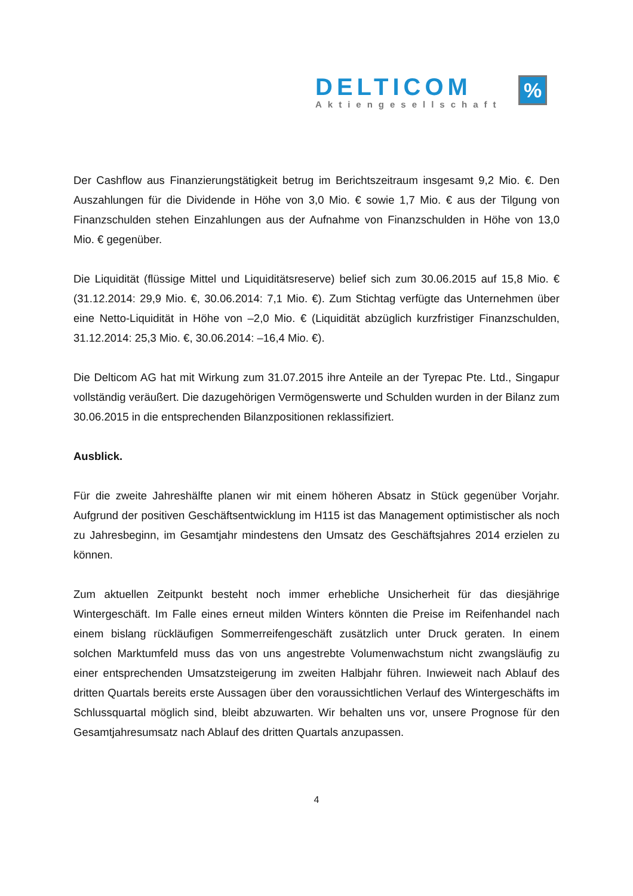DELTICOM
Aktiengesellschaft
%
Der Cashflow aus Finanzierungstätigkeit betrug im Berichtszeitraum insgesamt 9,2 Mio. €. Den Auszahlungen für die Dividende in Höhe von 3,0 Mio. € sowie 1,7 Mio. € aus der Tilgung von Finanzschulden stehen Einzahlungen aus der Aufnahme von Finanzschulden in Höhe von 13,0 Mio. € gegenüber.
Die Liquidität (flüssige Mittel und Liquiditätsreserve) belief sich zum 30.06.2015 auf 15,8 Mio. € (31.12.2014: 29,9 Mio. €, 30.06.2014: 7,1 Mio. €). Zum Stichtag verfügte das Unternehmen über eine Netto-Liquidität in Höhe von –2,0 Mio. € (Liquidität abzüglich kurzfristiger Finanzschulden, 31.12.2014: 25,3 Mio. €, 30.06.2014: –16,4 Mio. €).
Die Delticom AG hat mit Wirkung zum 31.07.2015 ihre Anteile an der Tyrepac Pte. Ltd., Singapur vollständig veräußert. Die dazugehörigen Vermögenswerte und Schulden wurden in der Bilanz zum 30.06.2015 in die entsprechenden Bilanzpositionen reklassifiziert.
Ausblick.
Für die zweite Jahreshälfte planen wir mit einem höheren Absatz in Stück gegenüber Vorjahr. Aufgrund der positiven Geschäftsentwicklung im H115 ist das Management optimistischer als noch zu Jahresbeginn, im Gesamtjahr mindestens den Umsatz des Geschäftsjahres 2014 erzielen zu können.
Zum aktuellen Zeitpunkt besteht noch immer erhebliche Unsicherheit für das diesjährige Wintergeschäft. Im Falle eines erneut milden Winters könnten die Preise im Reifenhandel nach einem bislang rückläufigen Sommerreifengeschäft zusätzlich unter Druck geraten. In einem solchen Marktumfeld muss das von uns angestrebte Volumenwachstum nicht zwangsläufig zu einer entsprechenden Umsatzsteigerung im zweiten Halbjahr führen. Inwieweit nach Ablauf des dritten Quartals bereits erste Aussagen über den voraussichtlichen Verlauf des Wintergeschäfts im Schlussquartal möglich sind, bleibt abzuwarten. Wir behalten uns vor, unsere Prognose für den Gesamtjahresumsatz nach Ablauf des dritten Quartals anzupassen.
4